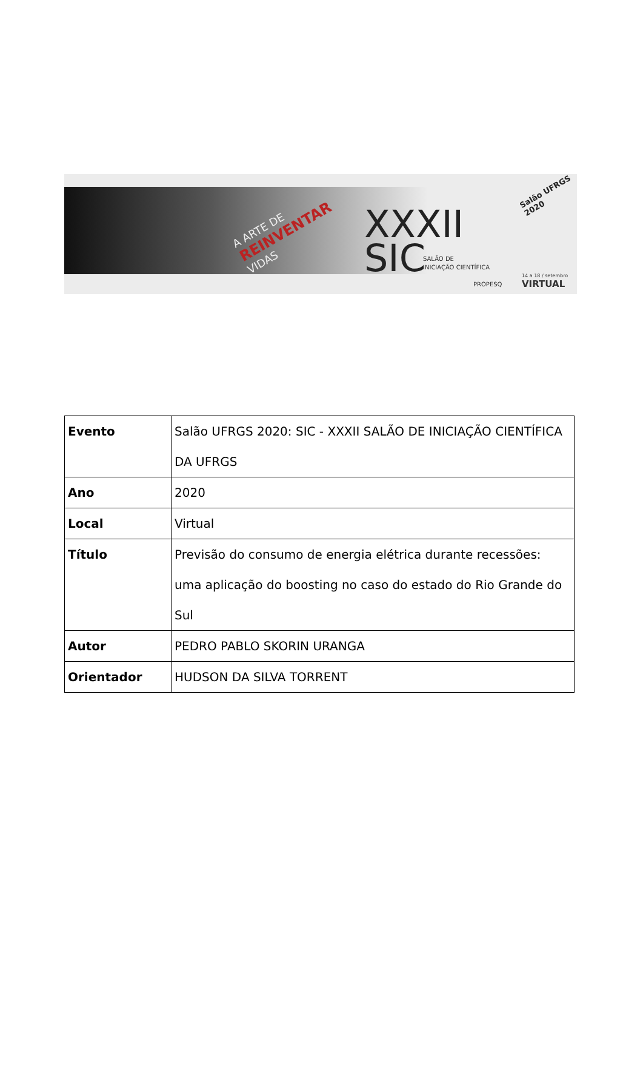A ARTE DE
REINVENTAR
VIDAS
XXXII
SIC
SALÃO DE
INICIAÇÃO CIENTÍFICA
Salão UFRGS 2020
PROPESQ
14 a 18 / setembro
VIRTUAL
| Evento | Salão UFRGS 2020: SIC - XXXII SALÃO DE INICIAÇÃO CIENTÍFICA DA UFRGS |
| Ano | 2020 |
| Local | Virtual |
| Título | Previsão do consumo de energia elétrica durante recessões: uma aplicação do boosting no caso do estado do Rio Grande do Sul |
| Autor | PEDRO PABLO SKORIN URANGA |
| Orientador | HUDSON DA SILVA TORRENT |